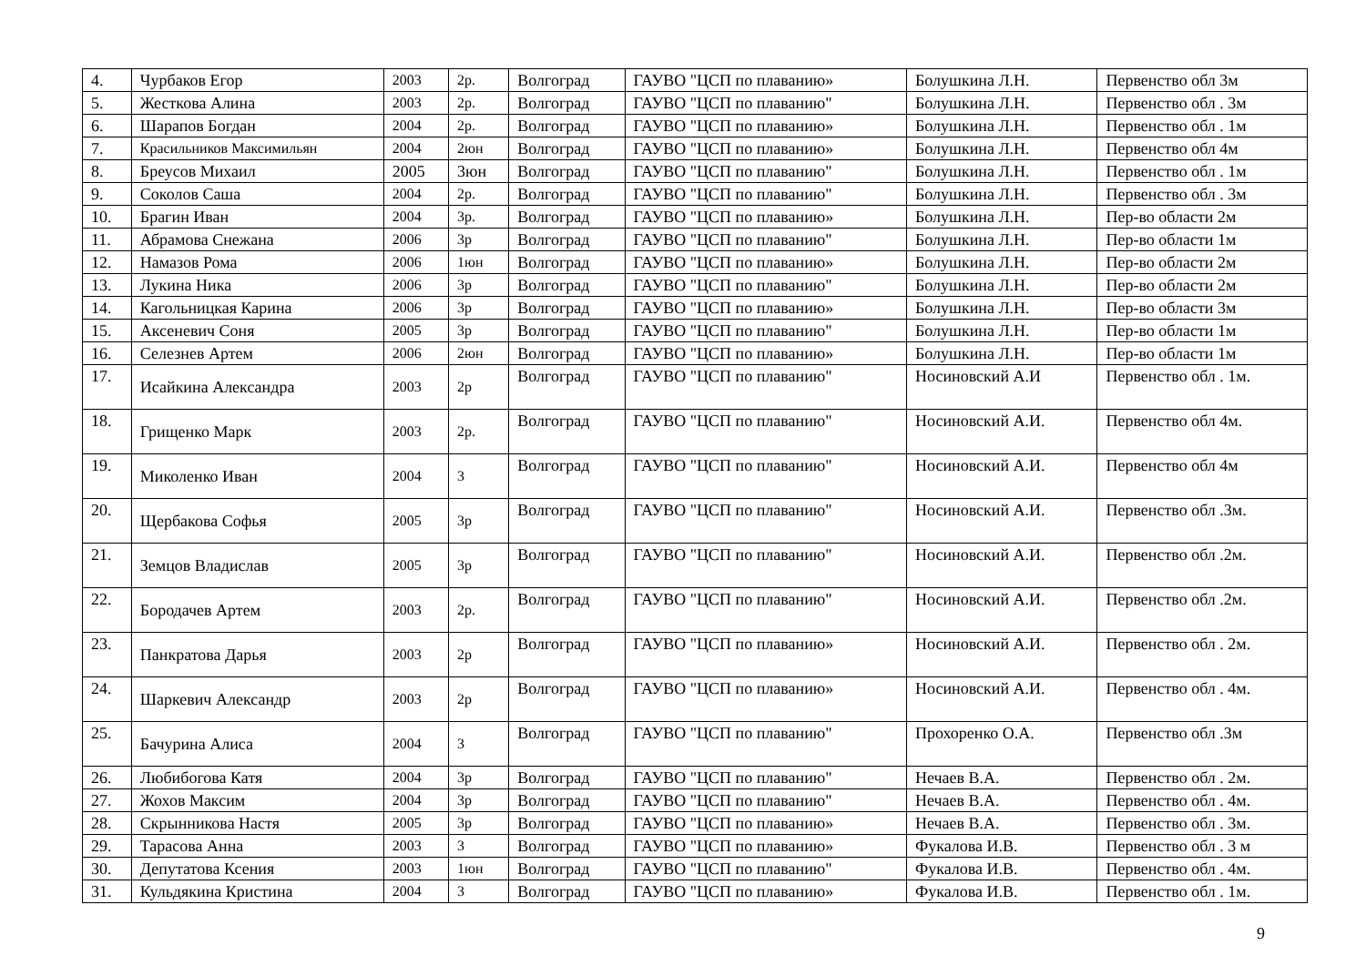| 4. | Чурбаков Егор | 2003 | 2р. | Волгоград | ГАУВО "ЦСП по плаванию» | Болушкина Л.Н. | Первенство обл 3м |
| 5. | Жесткова Алина | 2003 | 2р. | Волгоград | ГАУВО "ЦСП по плаванию" | Болушкина Л.Н. | Первенство обл . 3м |
| 6. | Шарапов Богдан | 2004 | 2р. | Волгоград | ГАУВО "ЦСП по плаванию» | Болушкина Л.Н. | Первенство обл . 1м |
| 7. | Красильников Максимильян | 2004 | 2юн | Волгоград | ГАУВО "ЦСП по плаванию» | Болушкина Л.Н. | Первенство обл 4м |
| 8. | Бреусов Михаил | 2005 | 3юн | Волгоград | ГАУВО "ЦСП по плаванию" | Болушкина Л.Н. | Первенство обл . 1м |
| 9. | Соколов Саша | 2004 | 2р. | Волгоград | ГАУВО "ЦСП по плаванию" | Болушкина Л.Н. | Первенство обл . 3м |
| 10. | Брагин Иван | 2004 | 3р. | Волгоград | ГАУВО "ЦСП по плаванию» | Болушкина Л.Н. | Пер-во области 2м |
| 11. | Абрамова Снежана | 2006 | 3р | Волгоград | ГАУВО "ЦСП по плаванию" | Болушкина Л.Н. | Пер-во области 1м |
| 12. | Намазов Рома | 2006 | 1юн | Волгоград | ГАУВО "ЦСП по плаванию» | Болушкина Л.Н. | Пер-во области 2м |
| 13. | Лукина Ника | 2006 | 3р | Волгоград | ГАУВО "ЦСП по плаванию" | Болушкина Л.Н. | Пер-во области 2м |
| 14. | Кагольницкая Карина | 2006 | 3р | Волгоград | ГАУВО "ЦСП по плаванию» | Болушкина Л.Н. | Пер-во области 3м |
| 15. | Аксеневич Соня | 2005 | 3р | Волгоград | ГАУВО "ЦСП по плаванию" | Болушкина Л.Н. | Пер-во области 1м |
| 16. | Селезнев Артем | 2006 | 2юн | Волгоград | ГАУВО "ЦСП по плаванию» | Болушкина Л.Н. | Пер-во области 1м |
| 17. | Исайкина Александра | 2003 | 2р | Волгоград | ГАУВО "ЦСП по плаванию" | Носиновский А.И | Первенство обл . 1м. |
| 18. | Грищенко Марк | 2003 | 2р. | Волгоград | ГАУВО "ЦСП по плаванию" | Носиновский А.И. | Первенство обл 4м. |
| 19. | Миколенко Иван | 2004 | 3 | Волгоград | ГАУВО "ЦСП по плаванию" | Носиновский А.И. | Первенство обл 4м |
| 20. | Щербакова Софья | 2005 | 3р | Волгоград | ГАУВО "ЦСП по плаванию" | Носиновский А.И. | Первенство обл .3м. |
| 21. | Земцов Владислав | 2005 | 3р | Волгоград | ГАУВО "ЦСП по плаванию" | Носиновский А.И. | Первенство обл .2м. |
| 22. | Бородачев Артем | 2003 | 2р. | Волгоград | ГАУВО "ЦСП по плаванию" | Носиновский А.И. | Первенство обл .2м. |
| 23. | Панкратова Дарья | 2003 | 2р | Волгоград | ГАУВО "ЦСП по плаванию» | Носиновский А.И. | Первенство обл . 2м. |
| 24. | Шаркевич Александр | 2003 | 2р | Волгоград | ГАУВО "ЦСП по плаванию» | Носиновский А.И. | Первенство обл . 4м. |
| 25. | Бачурина Алиса | 2004 | 3 | Волгоград | ГАУВО "ЦСП по плаванию" | Прохоренко О.А. | Первенство обл .3м |
| 26. | Любибогова Катя | 2004 | 3р | Волгоград | ГАУВО "ЦСП по плаванию" | Нечаев В.А. | Первенство обл . 2м. |
| 27. | Жохов Максим | 2004 | 3р | Волгоград | ГАУВО "ЦСП по плаванию" | Нечаев В.А. | Первенство обл . 4м. |
| 28. | Скрынникова Настя | 2005 | 3р | Волгоград | ГАУВО "ЦСП по плаванию» | Нечаев В.А. | Первенство обл . 3м. |
| 29. | Тарасова Анна | 2003 | 3 | Волгоград | ГАУВО "ЦСП по плаванию» | Фукалова И.В. | Первенство обл . 3 м |
| 30. | Депутатова Ксения | 2003 | 1юн | Волгоград | ГАУВО "ЦСП по плаванию" | Фукалова И.В. | Первенство обл . 4м. |
| 31. | Кульдякина Кристина | 2004 | 3 | Волгоград | ГАУВО "ЦСП по плаванию» | Фукалова И.В. | Первенство обл . 1м. |
9